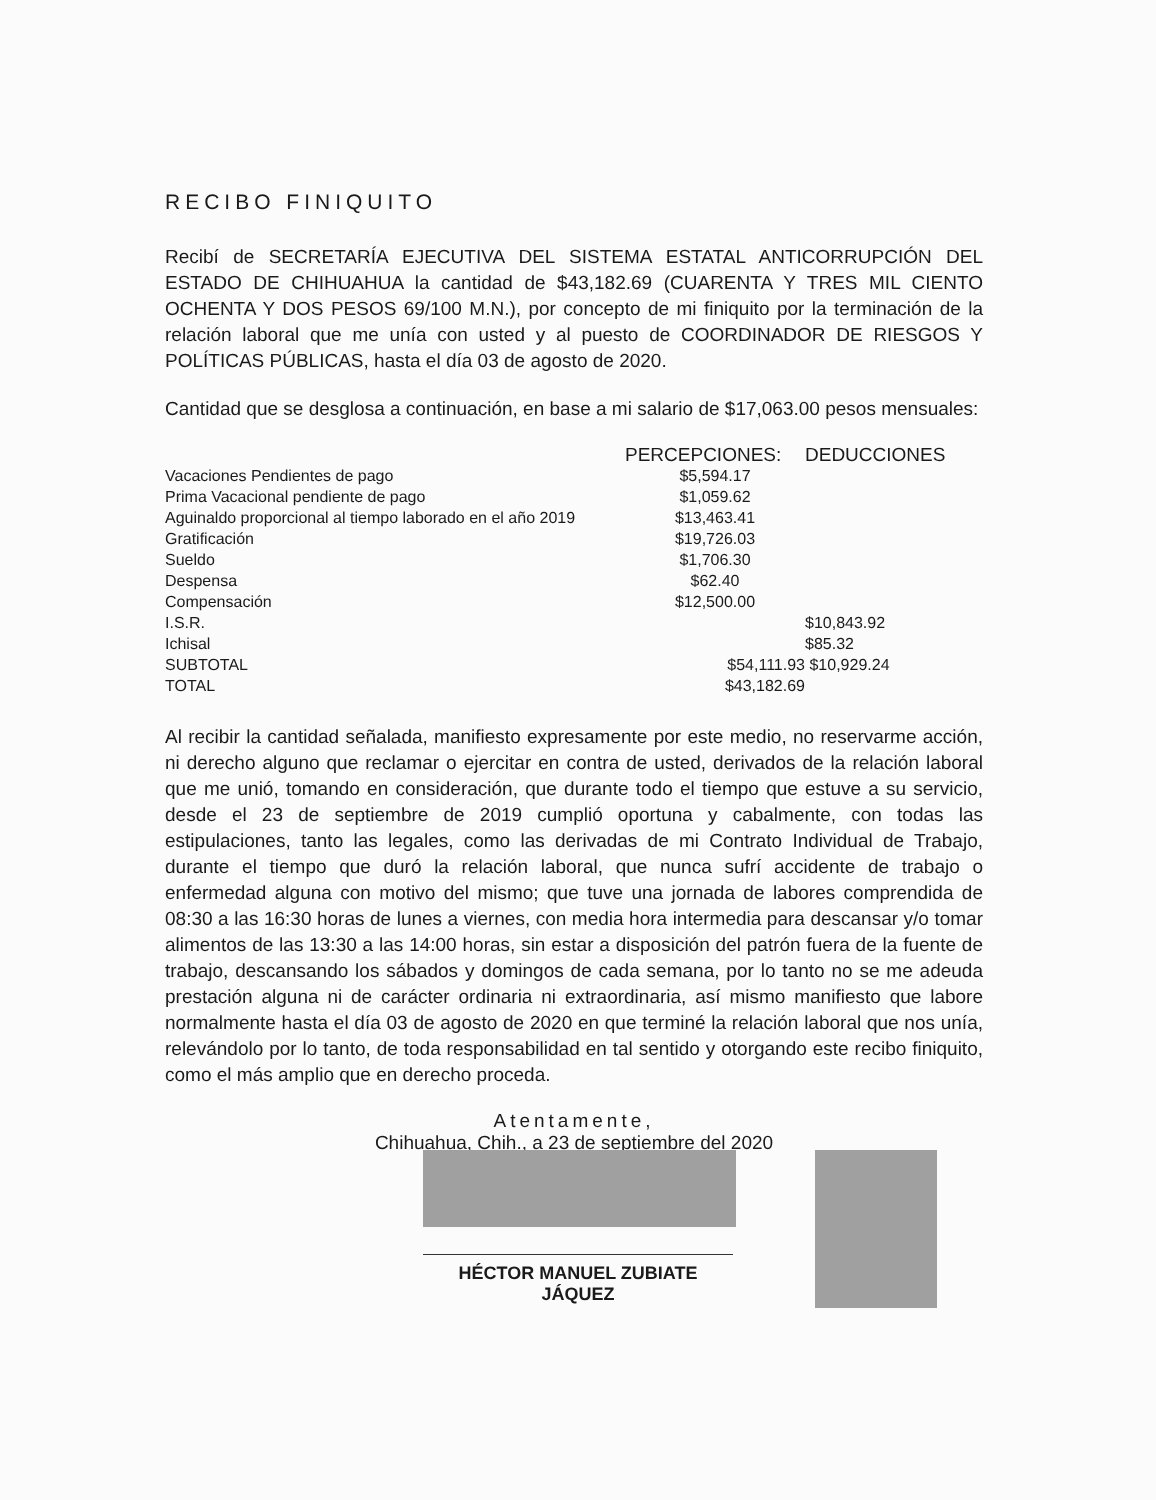RECIBO FINIQUITO
Recibí de SECRETARÍA EJECUTIVA DEL SISTEMA ESTATAL ANTICORRUPCIÓN DEL ESTADO DE CHIHUAHUA la cantidad de $43,182.69 (CUARENTA Y TRES MIL CIENTO OCHENTA Y DOS PESOS 69/100 M.N.), por concepto de mi finiquito por la terminación de la relación laboral que me unía con usted y al puesto de COORDINADOR DE RIESGOS Y POLÍTICAS PÚBLICAS, hasta el día 03 de agosto de 2020.
Cantidad que se desglosa a continuación, en base a mi salario de $17,063.00 pesos mensuales:
| | PERCEPCIONES: | DEDUCCIONES |
| --- | --- | --- |
| Vacaciones Pendientes de pago | $5,594.17 | |
| Prima Vacacional pendiente de pago | $1,059.62 | |
| Aguinaldo proporcional al tiempo laborado en el año 2019 | $13,463.41 | |
| Gratificación | $19,726.03 | |
| Sueldo | $1,706.30 | |
| Despensa | $62.40 | |
| Compensación | $12,500.00 | |
| I.S.R. | | $10,843.92 |
| Ichisal | | $85.32 |
| SUBTOTAL | $54,111.93 | $10,929.24 |
| TOTAL | $43,182.69 | |
Al recibir la cantidad señalada, manifiesto expresamente por este medio, no reservarme acción, ni derecho alguno que reclamar o ejercitar en contra de usted, derivados de la relación laboral que me unió, tomando en consideración, que durante todo el tiempo que estuve a su servicio, desde el 23 de septiembre de 2019 cumplió oportuna y cabalmente, con todas las estipulaciones, tanto las legales, como las derivadas de mi Contrato Individual de Trabajo, durante el tiempo que duró la relación laboral, que nunca sufrí accidente de trabajo o enfermedad alguna con motivo del mismo; que tuve una jornada de labores comprendida de 08:30 a las 16:30 horas de lunes a viernes, con media hora intermedia para descansar y/o tomar alimentos de las 13:30 a las 14:00 horas, sin estar a disposición del patrón fuera de la fuente de trabajo, descansando los sábados y domingos de cada semana, por lo tanto no se me adeuda prestación alguna ni de carácter ordinaria ni extraordinaria, así mismo manifiesto que labore normalmente hasta el día 03 de agosto de 2020 en que terminé la relación laboral que nos unía, relevándolo por lo tanto, de toda responsabilidad en tal sentido y otorgando este recibo finiquito, como el más amplio que en derecho proceda.
Atentamente,
Chihuahua, Chih., a 23 de septiembre del 2020
HÉCTOR MANUEL ZUBIATE JÁQUEZ